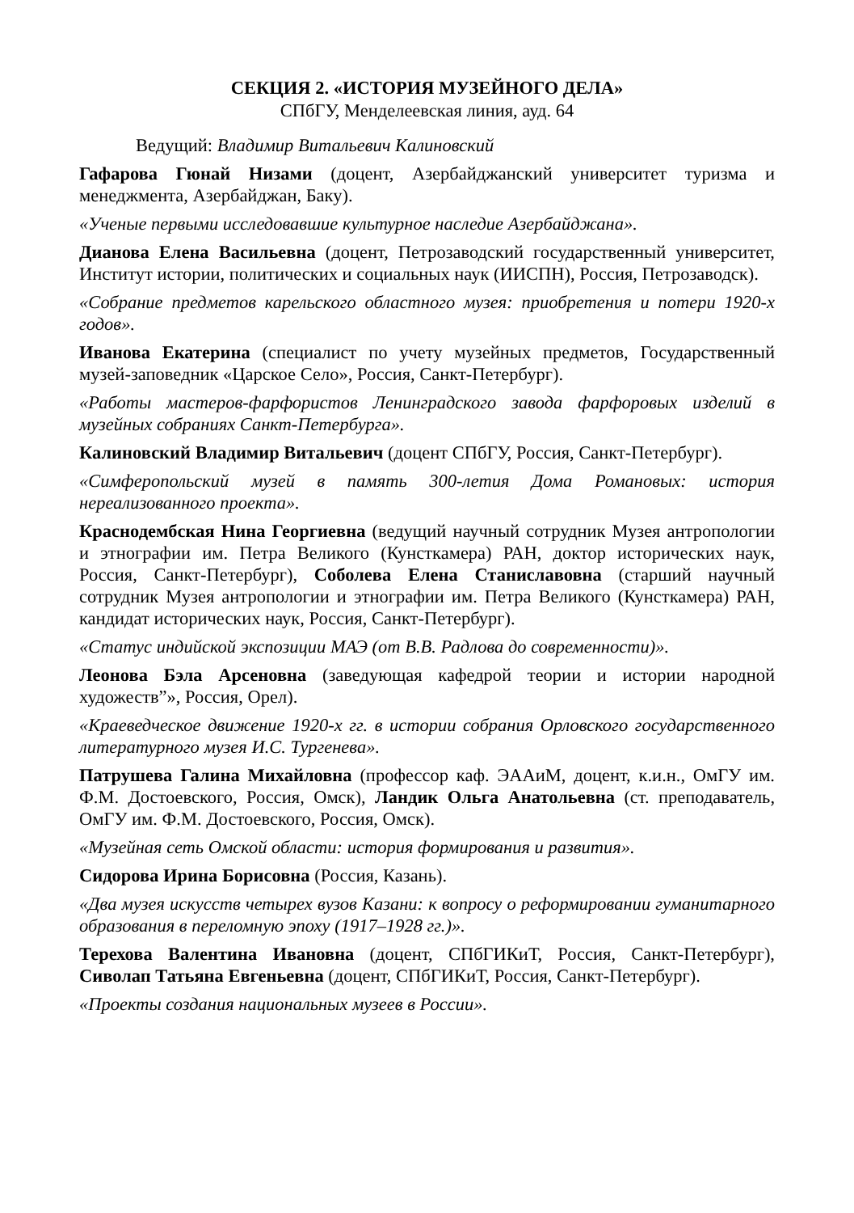СЕКЦИЯ 2. «ИСТОРИЯ МУЗЕЙНОГО ДЕЛА»
СПбГУ, Менделеевская линия, ауд. 64
Ведущий: Владимир Витальевич Калиновский
Гафарова Гюнай Низами (доцент, Азербайджанский университет туризма и менеджмента, Азербайджан, Баку).
«Ученые первыми исследовавшие культурное наследие Азербайджана».
Дианова Елена Васильевна (доцент, Петрозаводский государственный университет, Институт истории, политических и социальных наук (ИИСПН), Россия, Петрозаводск).
«Собрание предметов карельского областного музея: приобретения и потери 1920-х годов».
Иванова Екатерина (специалист по учету музейных предметов, Государственный музей-заповедник «Царское Село», Россия, Санкт-Петербург).
«Работы мастеров-фарфористов Ленинградского завода фарфоровых изделий в музейных собраниях Санкт-Петербурга».
Калиновский Владимир Витальевич (доцент СПбГУ, Россия, Санкт-Петербург).
«Симферопольский музей в память 300-летия Дома Романовых: история нереализованного проекта».
Краснодембская Нина Георгиевна (ведущий научный сотрудник Музея антропологии и этнографии им. Петра Великого (Кунсткамера) РАН, доктор исторических наук, Россия, Санкт-Петербург), Соболева Елена Станиславовна (старший научный сотрудник Музея антропологии и этнографии им. Петра Великого (Кунсткамера) РАН, кандидат исторических наук, Россия, Санкт-Петербург).
«Статус индийской экспозиции МАЭ (от В.В. Радлова до современности)».
Леонова Бэла Арсеновна (заведующая кафедрой теории и истории народной художеств”», Россия, Орел).
«Краеведческое движение 1920-х гг. в истории собрания Орловского государственного литературного музея И.С. Тургенева».
Патрушева Галина Михайловна (профессор каф. ЭААиМ, доцент, к.и.н., ОмГУ им. Ф.М. Достоевского, Россия, Омск), Ландик Ольга Анатольевна (ст. преподаватель, ОмГУ им. Ф.М. Достоевского, Россия, Омск).
«Музейная сеть Омской области: история формирования и развития».
Сидорова Ирина Борисовна (Россия, Казань).
«Два музея искусств четырех вузов Казани: к вопросу о реформировании гуманитарного образования в переломную эпоху (1917–1928 гг.)».
Терехова Валентина Ивановна (доцент, СПбГИКиТ, Россия, Санкт-Петербург), Сиволап Татьяна Евгеньевна (доцент, СПбГИКиТ, Россия, Санкт-Петербург).
«Проекты создания национальных музеев в России».